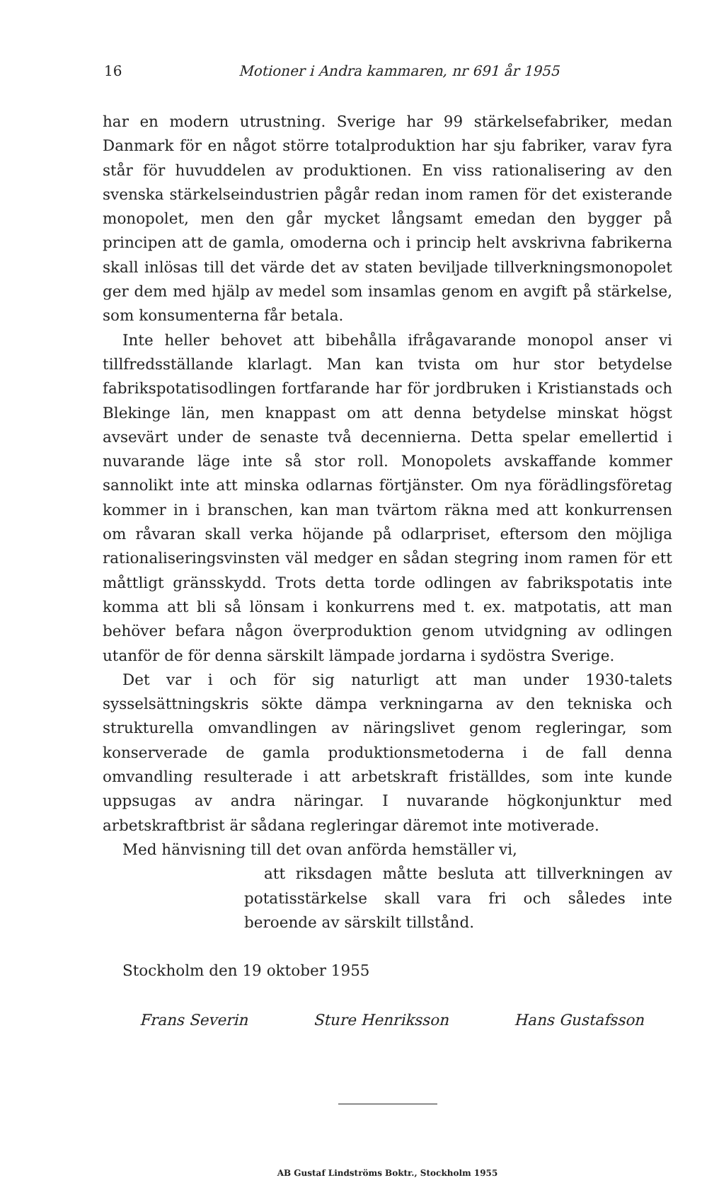16 Motioner i Andra kammaren, nr 691 år 1955
har en modern utrustning. Sverige har 99 stärkelsefabriker, medan Danmark för en något större totalproduktion har sju fabriker, varav fyra står för huvuddelen av produktionen. En viss rationalisering av den svenska stärkelseindustrien pågår redan inom ramen för det existerande monopolet, men den går mycket långsamt emedan den bygger på principen att de gamla, omoderna och i princip helt avskrivna fabrikerna skall inlösas till det värde det av staten beviljade tillverkningsmonopolet ger dem med hjälp av medel som insamlas genom en avgift på stärkelse, som konsumenterna får betala.
Inte heller behovet att bibehålla ifrågavarande monopol anser vi tillfredsställande klarlagt. Man kan tvista om hur stor betydelse fabrikspotatisodlingen fortfarande har för jordbruken i Kristianstads och Blekinge län, men knappast om att denna betydelse minskat högst avsevärt under de senaste två decennierna. Detta spelar emellertid i nuvarande läge inte så stor roll. Monopolets avskaffande kommer sannolikt inte att minska odlarnas förtjänster. Om nya förädlingsföretag kommer in i branschen, kan man tvärtom räkna med att konkurrensen om råvaran skall verka höjande på odlarpriset, eftersom den möjliga rationaliseringsvinsten väl medger en sådan stegring inom ramen för ett måttligt gränsskydd. Trots detta torde odlingen av fabrikspotatis inte komma att bli så lönsam i konkurrens med t. ex. matpotatis, att man behöver befara någon överproduktion genom utvidgning av odlingen utanför de för denna särskilt lämpade jordarna i sydöstra Sverige.
Det var i och för sig naturligt att man under 1930-talets sysselsättningskris sökte dämpa verkningarna av den tekniska och strukturella omvandlingen av näringslivet genom regleringar, som konserverade de gamla produktionsmetoderna i de fall denna omvandling resulterade i att arbetskraft friställdes, som inte kunde uppsugas av andra näringar. I nuvarande högkonjunktur med arbetskraftbrist är sådana regleringar däremot inte motiverade.
Med hänvisning till det ovan anförda hemställer vi,
att riksdagen måtte besluta att tillverkningen av potatisstärkelse skall vara fri och således inte beroende av särskilt tillstånd.
Stockholm den 19 oktober 1955
Frans Severin Sture Henriksson Hans Gustafsson
AB Gustaf Lindströms Boktr., Stockholm 1955